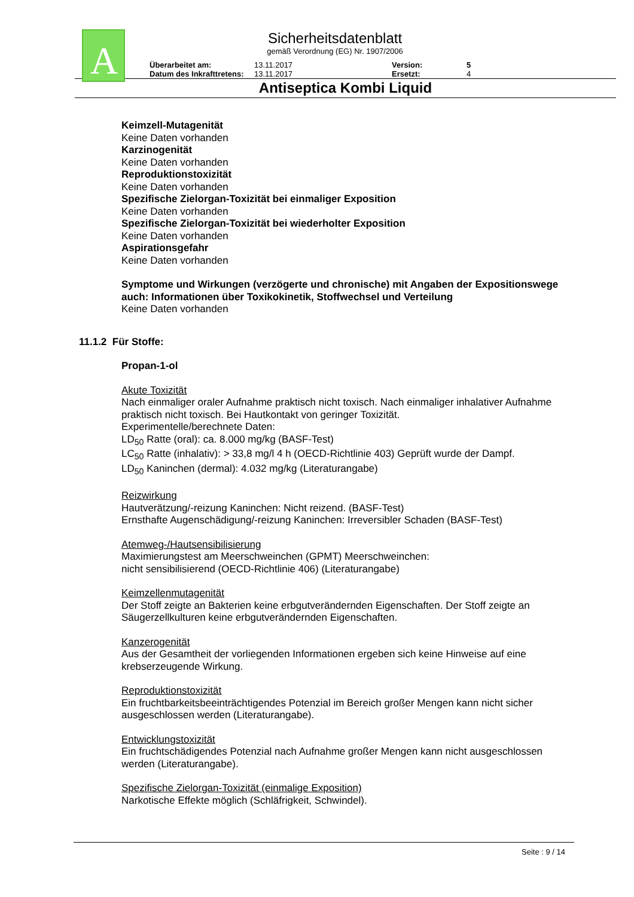A
Sicherheitsdatenblatt
gemäß Verordnung (EG) Nr. 1907/2006
Überarbeitet am:
Datum des Inkrafttretens:
13.11.2017
13.11.2017
Version:
Ersetzt:
5
4
Antiseptica Kombi Liquid
Keimzell-Mutagenität
Keine Daten vorhanden
Karzinogenität
Keine Daten vorhanden
Reproduktionstoxizität
Keine Daten vorhanden
Spezifische Zielorgan-Toxizität bei einmaliger Exposition
Keine Daten vorhanden
Spezifische Zielorgan-Toxizität bei wiederholter Exposition
Keine Daten vorhanden
Aspirationsgefahr
Keine Daten vorhanden
Symptome und Wirkungen (verzögerte und chronische) mit Angaben der Expositionswege
auch: Informationen über Toxikokinetik, Stoffwechsel und Verteilung
Keine Daten vorhanden
11.1.2 Für Stoffe:
Propan-1-ol
Akute Toxizität
Nach einmaliger oraler Aufnahme praktisch nicht toxisch. Nach einmaliger inhalativer Aufnahme praktisch nicht toxisch. Bei Hautkontakt von geringer Toxizität.
Experimentelle/berechnete Daten:
LD<sub>50</sub> Ratte (oral): ca. 8.000 mg/kg (BASF-Test)
LC<sub>50</sub> Ratte (inhalativ): > 33,8 mg/l 4 h (OECD-Richtlinie 403) Geprüft wurde der Dampf.
LD<sub>50</sub> Kaninchen (dermal): 4.032 mg/kg (Literaturangabe)
Reizwirkung
Hautverätzung/-reizung Kaninchen: Nicht reizend. (BASF-Test)
Ernsthafte Augenschädigung/-reizung Kaninchen: Irreversibler Schaden (BASF-Test)
Atemweg-/Hautsensibilisierung
Maximierungstest am Meerschweinchen (GPMT) Meerschweinchen:
nicht sensibilisierend (OECD-Richtlinie 406) (Literaturangabe)
Keimzellenmutagenität
Der Stoff zeigte an Bakterien keine erbgutverändernden Eigenschaften. Der Stoff zeigte an Säugerzellkulturen keine erbgutverändernden Eigenschaften.
Kanzerogenität
Aus der Gesamtheit der vorliegenden Informationen ergeben sich keine Hinweise auf eine krebserzeugende Wirkung.
Reproduktionstoxizität
Ein fruchtbarkeitsbeeinträchtigendes Potenzial im Bereich großer Mengen kann nicht sicher ausgeschlossen werden (Literaturangabe).
Entwicklungstoxizität
Ein fruchtschädigendes Potenzial nach Aufnahme großer Mengen kann nicht ausgeschlossen werden (Literaturangabe).
Spezifische Zielorgan-Toxizität (einmalige Exposition)
Narkotische Effekte möglich (Schläfrigkeit, Schwindel).
Seite : 9 / 14